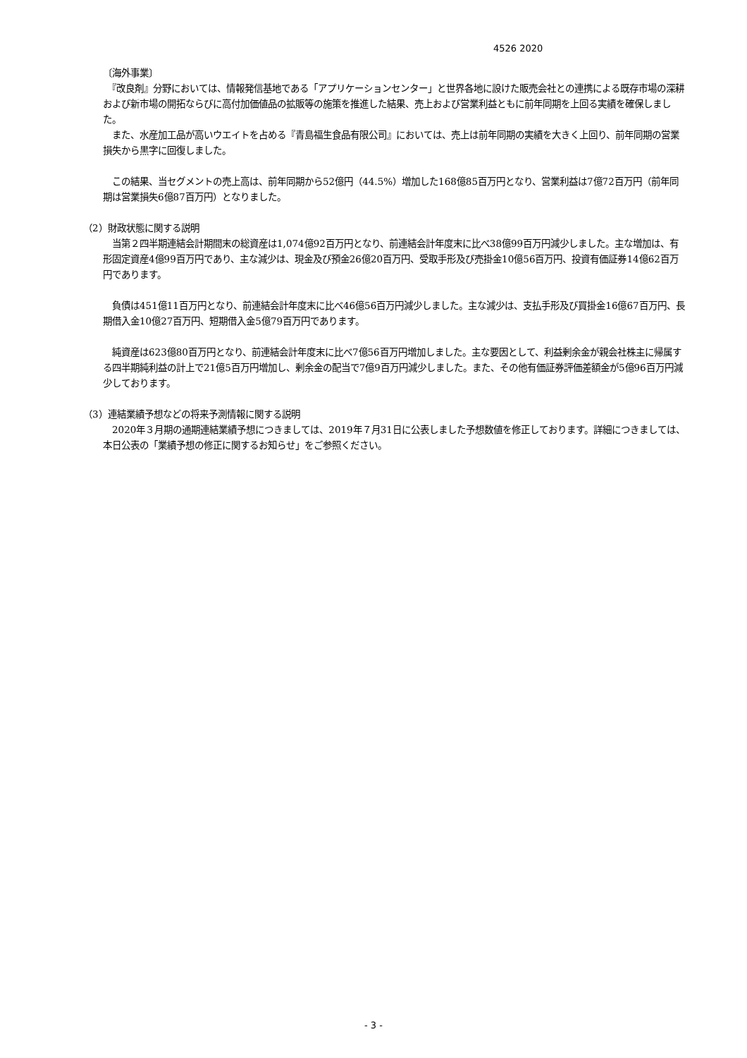4526 2020
〔海外事業〕
　『改良剤』分野においては、情報発信基地である「アプリケーションセンター」と世界各地に設けた販売会社との連携による既存市場の深耕および新市場の開拓ならびに高付加価値品の拡販等の施策を推進した結果、売上および営業利益ともに前年同期を上回る実績を確保しました。
　また、水産加工品が高いウエイトを占める『青島福生食品有限公司』においては、売上は前年同期の実績を大きく上回り、前年同期の営業損失から黒字に回復しました。
　この結果、当セグメントの売上高は、前年同期から52億円（44.5%）増加した168億85百万円となり、営業利益は7億72百万円（前年同期は営業損失6億87百万円）となりました。
（2）財政状態に関する説明
　当第２四半期連結会計期間末の総資産は1,074億92百万円となり、前連結会計年度末に比べ38億99百万円減少しました。主な増加は、有形固定資産4億99百万円であり、主な減少は、現金及び預金26億20百万円、受取手形及び売掛金10億56百万円、投資有価証券14億62百万円であります。
　負債は451億11百万円となり、前連結会計年度末に比べ46億56百万円減少しました。主な減少は、支払手形及び買掛金16億67百万円、長期借入金10億27百万円、短期借入金5億79百万円であります。
　純資産は623億80百万円となり、前連結会計年度末に比べ7億56百万円増加しました。主な要因として、利益剰余金が親会社株主に帰属する四半期純利益の計上で21億5百万円増加し、剰余金の配当で7億9百万円減少しました。また、その他有価証券評価差額金が5億96百万円減少しております。
（3）連結業績予想などの将来予測情報に関する説明
　2020年３月期の通期連結業績予想につきましては、2019年７月31日に公表しました予想数値を修正しております。詳細につきましては、本日公表の「業績予想の修正に関するお知らせ」をご参照ください。
- 3 -